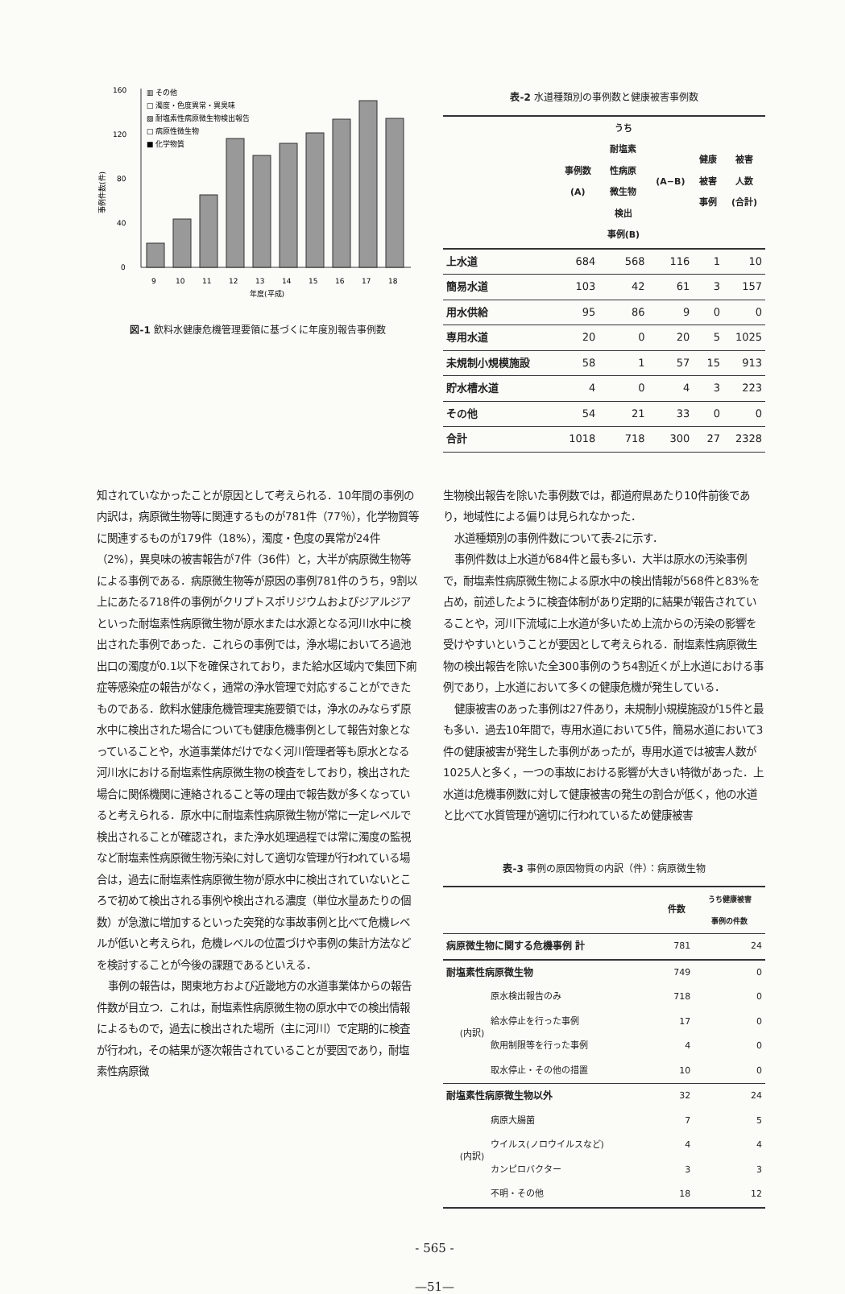160
120
80
40
0
事例件数(件)
▥ その他
□ 濁度・色度異常・異臭味
▧ 耐塩素性病原微生物検出報告
□ 病原性微生物
■ 化学物質
9
10
11
12
13
14
15
16
17
18
年度(平成)
図-1 飲料水健康危機管理要領に基づくに年度別報告事例数
表-2 水道種類別の事例数と健康被害事例数
| | 事例数 (A) | うち 耐塩素 性病原 微生物 検出 事例(B) | (A−B) | 健康 被害 事例 | 被害 人数 (合計) |
| --- | --- | --- | --- | --- | --- |
| 上水道 | 684 | 568 | 116 | 1 | 10 |
| 簡易水道 | 103 | 42 | 61 | 3 | 157 |
| 用水供給 | 95 | 86 | 9 | 0 | 0 |
| 専用水道 | 20 | 0 | 20 | 5 | 1025 |
| 未規制小規模施設 | 58 | 1 | 57 | 15 | 913 |
| 貯水槽水道 | 4 | 0 | 4 | 3 | 223 |
| その他 | 54 | 21 | 33 | 0 | 0 |
| 合計 | 1018 | 718 | 300 | 27 | 2328 |
知されていなかったことが原因として考えられる．10年間の事例の内訳は，病原微生物等に関連するものが781件（77％），化学物質等に関連するものが179件（18%），濁度・色度の異常が24件（2%），異臭味の被害報告が7件（36件）と，大半が病原微生物等による事例である．病原微生物等が原因の事例781件のうち，9割以上にあたる718件の事例がクリプトスポリジウムおよびジアルジアといった耐塩素性病原微生物が原水または水源となる河川水中に検出された事例であった．これらの事例では，浄水場においてろ過池出口の濁度が0.1以下を確保されており，また給水区域内で集団下痢症等感染症の報告がなく，通常の浄水管理で対応することができたものである．飲料水健康危機管理実施要領では，浄水のみならず原水中に検出された場合についても健康危機事例として報告対象となっていることや，水道事業体だけでなく河川管理者等も原水となる河川水における耐塩素性病原微生物の検査をしており，検出された場合に関係機関に連絡されること等の理由で報告数が多くなっていると考えられる．原水中に耐塩素性病原微生物が常に一定レベルで検出されることが確認され，また浄水処理過程では常に濁度の監視など耐塩素性病原微生物汚染に対して適切な管理が行われている場合は，過去に耐塩素性病原微生物が原水中に検出されていないところで初めて検出される事例や検出される濃度（単位水量あたりの個数）が急激に増加するといった突発的な事故事例と比べて危機レベルが低いと考えられ，危機レベルの位置づけや事例の集計方法などを検討することが今後の課題であるといえる．
事例の報告は，関東地方および近畿地方の水道事業体からの報告件数が目立つ．これは，耐塩素性病原微生物の原水中での検出情報によるもので，過去に検出された場所（主に河川）で定期的に検査が行われ，その結果が逐次報告されていることが要因であり，耐塩素性病原微
生物検出報告を除いた事例数では，都道府県あたり10件前後であり，地域性による偏りは見られなかった．
水道種類別の事例件数について表-2に示す．
事例件数は上水道が684件と最も多い．大半は原水の汚染事例で，耐塩素性病原微生物による原水中の検出情報が568件と83%を占め，前述したように検査体制があり定期的に結果が報告されていることや，河川下流域に上水道が多いため上流からの汚染の影響を受けやすいということが要因として考えられる．耐塩素性病原微生物の検出報告を除いた全300事例のうち4割近くが上水道における事例であり，上水道において多くの健康危機が発生している．
健康被害のあった事例は27件あり，未規制小規模施設が15件と最も多い．過去10年間で，専用水道において5件，簡易水道において3件の健康被害が発生した事例があったが，専用水道では被害人数が1025人と多く，一つの事故における影響が大きい特徴があった．上水道は危機事例数に対して健康被害の発生の割合が低く，他の水道と比べて水質管理が適切に行われているため健康被害
表-3 事例の原因物質の内訳（件）：病原微生物
| | | 件数 | うち健康被害 事例の件数 |
| --- | --- | --- | --- |
| 病原微生物に関する危機事例 計 | | 781 | 24 |
| 耐塩素性病原微生物 | | 749 | 0 |
| (内訳) | 原水検出報告のみ | 718 | 0 |
| | 給水停止を行った事例 | 17 | 0 |
| | 飲用制限等を行った事例 | 4 | 0 |
| | 取水停止・その他の措置 | 10 | 0 |
| 耐塩素性病原微生物以外 | | 32 | 24 |
| (内訳) | 病原大腸菌 | 7 | 5 |
| | ウイルス(ノロウイルスなど) | 4 | 4 |
| | カンピロバクター | 3 | 3 |
| | 不明・その他 | 18 | 12 |
- 565 -
—51—